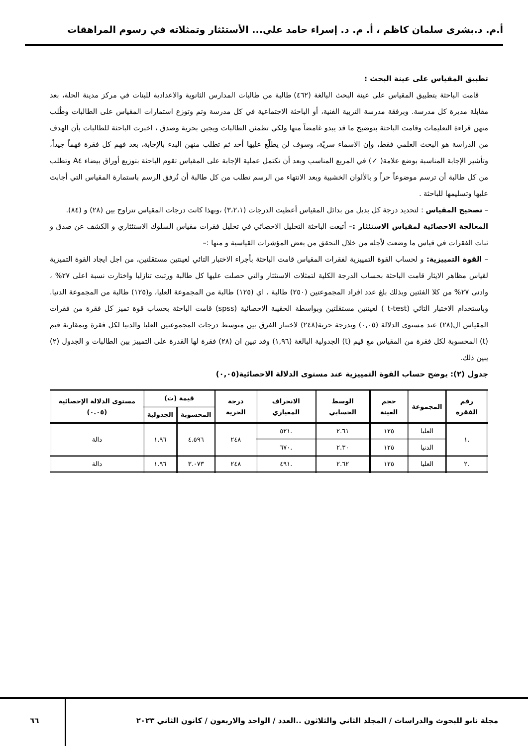أ.م. د.بشرى سلمان كاظم ، أ. م. د. إسراء حامد علي... الأستئثار وتمثلاته في رسوم المراهقات
تطبيق المقياس على عينة البحث :
قامت الباحثة بتطبيق المقياس على عينة البحث البالغة (٤٦٢) طالبة من طالبات المدارس الثانوية والاعدادية للبنات في مركز مدينة الحلة، بعد مقابلة مديرة كل مدرسة. وبرفقة مدرسة التربية الفنية، أو الباحثة الاجتماعية في كل مدرسة وتم وتوزع استمارات المقياس على الطالبات وطُلب منهن قراءة التعليمات وقامت الباحثة بتوضيح ما قد يبدو غامضاً منها ولكي تطمئن الطالبات ويجبن بحرية وصدق ، اخبرت الباحثة للطالبات بأن الهدف من الدراسة هو البحث العلمي فقط، وإن الأسماء سريّة، وسوف لن يطلّع عليها أحد ثم تطلب منهن البدء بالإجابة، بعد فهم كل فقرة فهماً جيداً، وتأشير الإجابة المناسبة بوضع علامة( ✓) في المربع المناسب وبعد أن تكتمل عملية الإجابة على المقياس تقوم الباحثة بتوزيع أوراق بيضاء A٤ وتطلب من كل طالبة أن ترسم موضوعاً حراً و بالألوان الخشبية وبعد الانتهاء من الرسم تطلب من كل طالبة أن تُرفق الرسم باستمارة المقياس التي أجابت عليها وتسليمها للباحثة .
– تصحيح المقياس : لتحديد درجة كل بديل من بدائل المقياس أعطيت الدرجات (٣،٢،١) ،وبهذا كانت درجات المقياس تتراوح بين (٢٨) و (٨٤).
المعالجة الاحصائية لمقياس الاستئثار :– أتبعت الباحثة التحليل الاحصائي في تحليل فقرات مقياس السلوك الاستئثاري و الكشف عن صدق و ثبات الفقرات في قياس ما وضعت لأجله من خلال التحقق من بعض المؤشرات القياسية و منها :–
– القوة التمييزية: و لحساب القوة التمييزية لفقرات المقياس قامت الباحثة بأجراء الاختبار التائي لعينتين مستقلتين، من اجل ايجاد القوة التميزية لقياس مظاهر الايثار قامت الباحثة بحساب الدرجة الكلية لتمثلات الاستئثار والتي حصلت عليها كل طالبة ورتبت تنازليا واختارت نسبة اعلى ٢٧% ، وادنى ٢٧% من كلا الفئتين وبذلك بلغ عدد افراد المجموعتين (٢٥٠) طالبة ، اي (١٢٥) طالبة من المجموعة العليا، و(١٢٥) طالبة من المجموعة الدنيا. وباستخدام الاختبار التائي (t-test ) لعينتين مستقلتين وبواسطة الحقيبة الاحصائية (spss) قامت الباحثة بحساب قوة تميز كل فقرة من فقرات المقياس ال(٢٨) عند مستوى الدلالة (٠,٠٥) وبدرجة حرية(٢٤٨) لاختبار الفرق بين متوسط درجات المجموعتين العليا والدنيا لكل فقرة وبمقارنة قيم (t) المحسوبة لكل فقرة من المقياس مع قيم (t) الجدولية البالغة (١,٩٦) وقد تبين ان (٢٨) فقرة لها القدرة على التمييز بين الطالبات و الجدول (٢) يبين ذلك.
جدول (٢): يوضح حساب القوة التمييزية عند مستوى الدلالة الاحصائية(٠,٠٥)
| رقم الفقرة | المجموعة | حجم العينة | الوسط الحسابي | الانحراف المعياري | درجة الحرية | قيمة (ت) | | مستوى الدلالة الإحصائية (٠.٠٥) |
| --- | --- | --- | --- | --- | --- | --- | --- | --- |
| | | | | | | المحسوبة | الجدولية | |
| .١ | العليا | ١٢٥ | ٢.٦١ | .٥٢١ | ٢٤٨ | ٤.٥٩٦ | ١.٩٦ | دالة |
| | الدنيا | ١٢٥ | ٢.٣٠ | .٦٧٠ | | | | |
| .٢ | العليا | ١٢٥ | ٢.٦٢ | .٤٩١ | ٢٤٨ | ٣.٠٧٣ | ١.٩٦ | دالة |
مجلة نابو للبحوث والدراسات / المجلد الثاني والثلاثون ..العدد / الواحد والاربعون / كانون الثاني ٢٠٢٣
٦٦